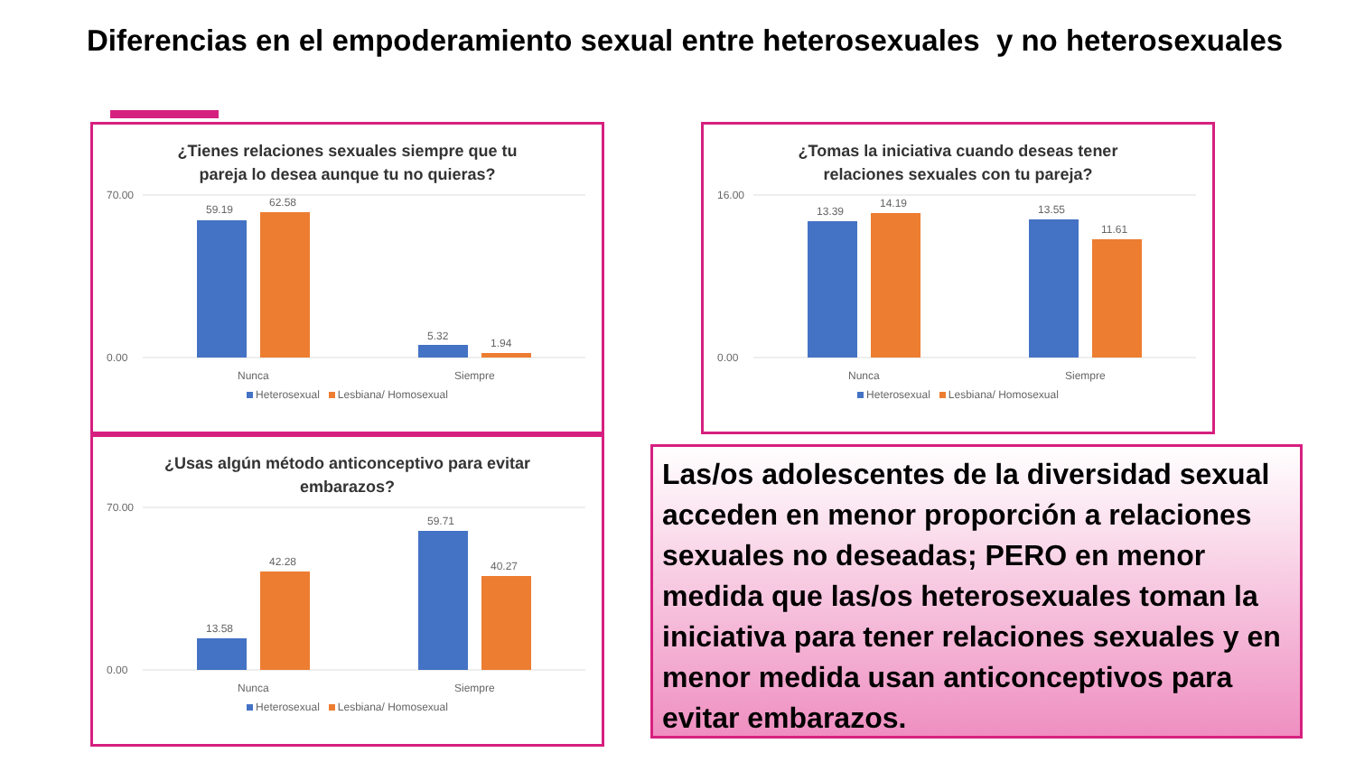Diferencias en el empoderamiento sexual entre heterosexuales y no heterosexuales
¿Tienes relaciones sexuales siempre que tu
pareja lo desea aunque tu no quieras?
70.00
0.00
59.19
62.58
5.32
1.94
Nunca
Siempre
Heterosexual Lesbiana/ Homosexual
¿Tomas la iniciativa cuando deseas tener
relaciones sexuales con tu pareja?
16.00
0.00
13.39
14.19
13.55
11.61
Nunca
Siempre
Heterosexual Lesbiana/ Homosexual
¿Usas algún método anticonceptivo para evitar
embarazos?
70.00
0.00
13.58
42.28
59.71
40.27
Nunca
Siempre
Heterosexual Lesbiana/ Homosexual
Las/os adolescentes de la diversidad sexual acceden en menor proporción a relaciones sexuales no deseadas; PERO en menor medida que las/os heterosexuales toman la iniciativa para tener relaciones sexuales y en menor medida usan anticonceptivos para evitar embarazos.